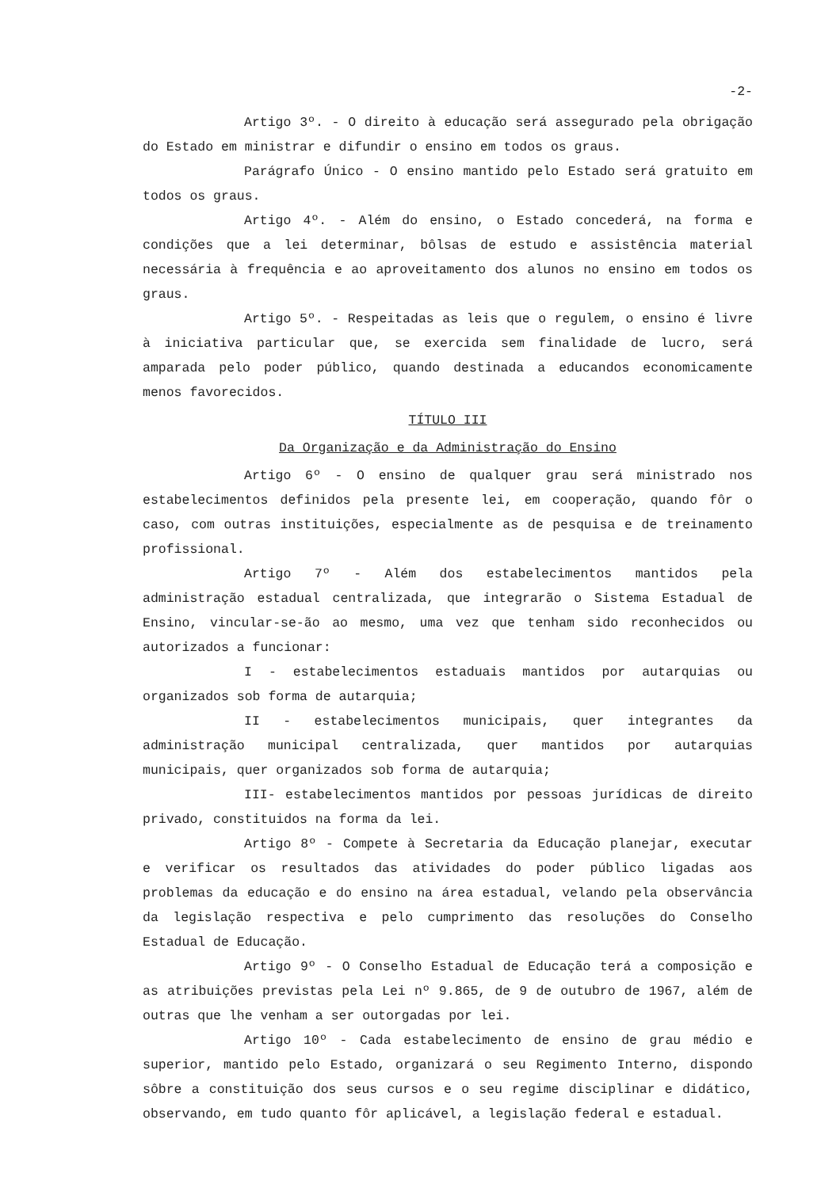-2-
Artigo 3º. - O direito à educação será assegurado pela obrigação do Estado em ministrar e difundir o ensino em todos os graus.
Parágrafo Único - O ensino mantido pelo Estado será gratuito em todos os graus.
Artigo 4º. - Além do ensino, o Estado concederá, na forma e condições que a lei determinar, bôlsas de estudo e assistência material necessária à frequência e ao aproveitamento dos alunos no ensino em todos os graus.
Artigo 5º. - Respeitadas as leis que o regulem, o ensino é livre à iniciativa particular que, se exercida sem finalidade de lucro, será amparada pelo poder público, quando destinada a educandos economicamente menos favorecidos.
TÍTULO III
Da Organização e da Administração do Ensino
Artigo 6º - O ensino de qualquer grau será ministrado nos estabelecimentos definidos pela presente lei, em cooperação, quando fôr o caso, com outras instituições, especialmente as de pesquisa e de treinamento profissional.
Artigo 7º - Além dos estabelecimentos mantidos pela administração estadual centralizada, que integrarão o Sistema Estadual de Ensino, vincular-se-ão ao mesmo, uma vez que tenham sido reconhecidos ou autorizados a funcionar:
I - estabelecimentos estaduais mantidos por autarquias ou organizados sob forma de autarquia;
II - estabelecimentos municipais, quer integrantes da administração municipal centralizada, quer mantidos por autarquias municipais, quer organizados sob forma de autarquia;
III- estabelecimentos mantidos por pessoas jurídicas de direito privado, constituidos na forma da lei.
Artigo 8º - Compete à Secretaria da Educação planejar, executar e verificar os resultados das atividades do poder público ligadas aos problemas da educação e do ensino na área estadual, velando pela observância da legislação respectiva e pelo cumprimento das resoluções do Conselho Estadual de Educação.
Artigo 9º - O Conselho Estadual de Educação terá a composição e as atribuições previstas pela Lei nº 9.865, de 9 de outubro de 1967, além de outras que lhe venham a ser outorgadas por lei.
Artigo 10º - Cada estabelecimento de ensino de grau médio e superior, mantido pelo Estado, organizará o seu Regimento Interno, dispondo sôbre a constituição dos seus cursos e o seu regime disciplinar e didático, observando, em tudo quanto fôr aplicável, a legislação federal e estadual.